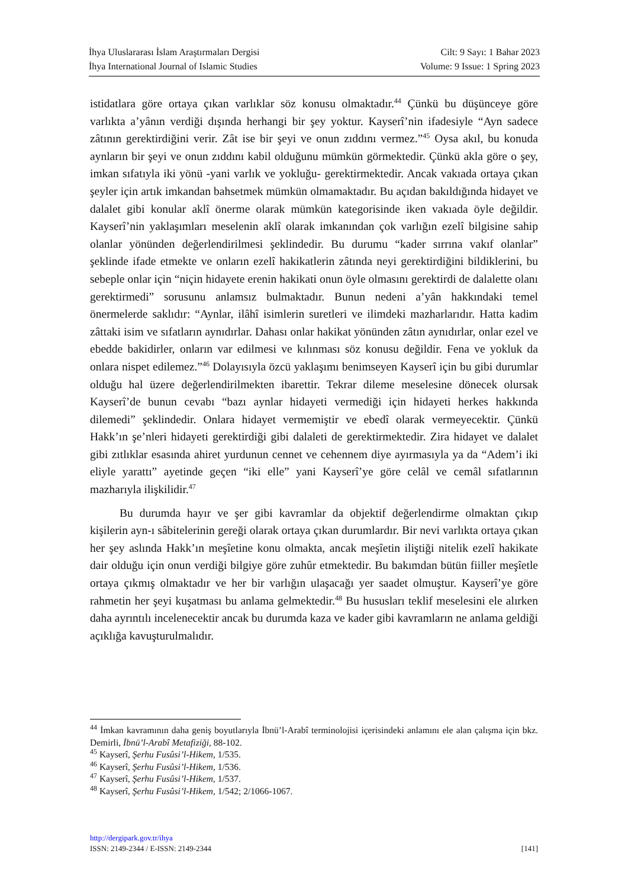İhya Uluslararası İslam Araştırmaları Dergisi
İhya International Journal of Islamic Studies
Cilt: 9 Sayı: 1 Bahar 2023
Volume: 9 Issue: 1 Spring 2023
istidatlara göre ortaya çıkan varlıklar söz konusu olmaktadır.<sup>44</sup> Çünkü bu düşünceye göre varlıkta a’yânın verdiği dışında herhangi bir şey yoktur. Kayserî’nin ifadesiyle “Ayn sadece zâtının gerektirdiğini verir. Zât ise bir şeyi ve onun zıddını vermez.”<sup>45</sup> Oysa akıl, bu konuda aynların bir şeyi ve onun zıddını kabil olduğunu mümkün görmektedir. Çünkü akla göre o şey, imkan sıfatıyla iki yönü -yani varlık ve yokluğu- gerektirmektedir. Ancak vakıada ortaya çıkan şeyler için artık imkandan bahsetmek mümkün olmamaktadır. Bu açıdan bakıldığında hidayet ve dalalet gibi konular aklî önerme olarak mümkün kategorisinde iken vakıada öyle değildir. Kayserî’nin yaklaşımları meselenin aklî olarak imkanından çok varlığın ezelî bilgisine sahip olanlar yönünden değerlendirilmesi şeklindedir. Bu durumu “kader sırrına vakıf olanlar” şeklinde ifade etmekte ve onların ezelî hakikatlerin zâtında neyi gerektirdiğini bildiklerini, bu sebeple onlar için “niçin hidayete erenin hakikati onun öyle olmasını gerektirdi de dalalette olanı gerektirmedi” sorusunu anlamsız bulmaktadır. Bunun nedeni a’yân hakkındaki temel önermelerde saklıdır: “Aynlar, ilâhî isimlerin suretleri ve ilimdeki mazharlarıdır. Hatta kadim zâttaki isim ve sıfatların aynıdırlar. Dahası onlar hakikat yönünden zâtın aynıdırlar, onlar ezel ve ebedde bakidirler, onların var edilmesi ve kılınması söz konusu değildir. Fena ve yokluk da onlara nispet edilemez.”<sup>46</sup> Dolayısıyla özcü yaklaşımı benimseyen Kayserî için bu gibi durumlar olduğu hal üzere değerlendirilmekten ibarettir. Tekrar dileme meselesine dönecek olursak Kayserî’de bunun cevabı “bazı aynlar hidayeti vermediği için hidayeti herkes hakkında dilemedi” şeklindedir. Onlara hidayet vermemiştir ve ebedî olarak vermeyecektir. Çünkü Hakk’ın şe’nleri hidayeti gerektirdiği gibi dalaleti de gerektirmektedir. Zira hidayet ve dalalet gibi zıtlıklar esasında ahiret yurdunun cennet ve cehennem diye ayırmasıyla ya da “Adem’i iki eliyle yarattı” ayetinde geçen “iki elle” yani Kayserî’ye göre celâl ve cemâl sıfatlarının mazharıyla ilişkilidir.<sup>47</sup>
Bu durumda hayır ve şer gibi kavramlar da objektif değerlendirme olmaktan çıkıp kişilerin ayn-ı sâbitelerinin gereği olarak ortaya çıkan durumlardır. Bir nevi varlıkta ortaya çıkan her şey aslında Hakk’ın meşîetine konu olmakta, ancak meşîetin iliştiği nitelik ezelî hakikate dair olduğu için onun verdiği bilgiye göre zuhûr etmektedir. Bu bakımdan bütün fiiller meşîetle ortaya çıkmış olmaktadır ve her bir varlığın ulaşacağı yer saadet olmuştur. Kayserî’ye göre rahmetin her şeyi kuşatması bu anlama gelmektedir.<sup>48</sup> Bu hususları teklif meselesini ele alırken daha ayrıntılı incelenecektir ancak bu durumda kaza ve kader gibi kavramların ne anlama geldiği açıklığa kavuşturulmalıdır.
<sup>44</sup> İmkan kavramının daha geniş boyutlarıyla İbnü’l-Arabî terminolojisi içerisindeki anlamını ele alan çalışma için bkz. Demirli, İbnü’l-Arabî Metafiziği, 88-102.
<sup>45</sup> Kayserî, Şerhu Fusûsi’l-Hikem, 1/535.
<sup>46</sup> Kayserî, Şerhu Fusûsi’l-Hikem, 1/536.
<sup>47</sup> Kayserî, Şerhu Fusûsi’l-Hikem, 1/537.
<sup>48</sup> Kayserî, Şerhu Fusûsi’l-Hikem, 1/542; 2/1066-1067.
http://dergipark.gov.tr/ihya
ISSN: 2149-2344 / E-ISSN: 2149-2344 [141]